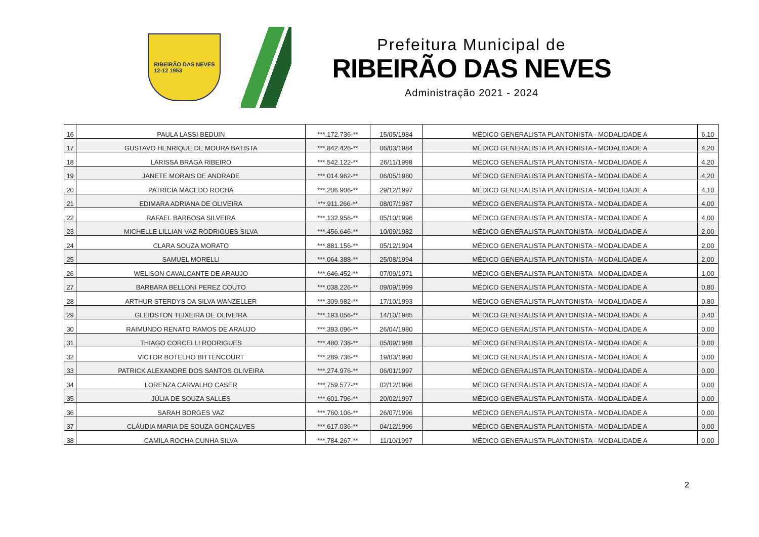RIBEIRÃO DAS NEVES
12-12 1953
Prefeitura Municipal de
RIBEIRÃO DAS NEVES
Administração 2021 - 2024
| 16 | PAULA LASSI BEDUIN | ***.172.736-** | 15/05/1984 | MÉDICO GENERALISTA PLANTONISTA - MODALIDADE A | 6,10 |
| 17 | GUSTAVO HENRIQUE DE MOURA BATISTA | ***.842.426-** | 06/03/1984 | MÉDICO GENERALISTA PLANTONISTA - MODALIDADE A | 4,20 |
| 18 | LARISSA BRAGA RIBEIRO | ***.542.122-** | 26/11/1998 | MÉDICO GENERALISTA PLANTONISTA - MODALIDADE A | 4,20 |
| 19 | JANETE MORAIS DE ANDRADE | ***.014.962-** | 06/05/1980 | MÉDICO GENERALISTA PLANTONISTA - MODALIDADE A | 4,20 |
| 20 | PATRÍCIA MACEDO ROCHA | ***.206.906-** | 29/12/1997 | MÉDICO GENERALISTA PLANTONISTA - MODALIDADE A | 4,10 |
| 21 | EDIMARA ADRIANA DE OLIVEIRA | ***.911.266-** | 08/07/1987 | MÉDICO GENERALISTA PLANTONISTA - MODALIDADE A | 4,00 |
| 22 | RAFAEL BARBOSA SILVEIRA | ***.132.956-** | 05/10/1996 | MÉDICO GENERALISTA PLANTONISTA - MODALIDADE A | 4,00 |
| 23 | MICHELLE LILLIAN VAZ RODRIGUES SILVA | ***.456.646-** | 10/09/1982 | MÉDICO GENERALISTA PLANTONISTA - MODALIDADE A | 2,00 |
| 24 | CLARA SOUZA MORATO | ***.881.156-** | 05/12/1994 | MÉDICO GENERALISTA PLANTONISTA - MODALIDADE A | 2,00 |
| 25 | SAMUEL MORELLI | ***.064.388-** | 25/08/1994 | MÉDICO GENERALISTA PLANTONISTA - MODALIDADE A | 2,00 |
| 26 | WELISON CAVALCANTE DE ARAUJO | ***.646.452-** | 07/09/1971 | MÉDICO GENERALISTA PLANTONISTA - MODALIDADE A | 1,00 |
| 27 | BARBARA BELLONI PEREZ COUTO | ***.038.226-** | 09/09/1999 | MÉDICO GENERALISTA PLANTONISTA - MODALIDADE A | 0,80 |
| 28 | ARTHUR STERDYS DA SILVA WANZELLER | ***.309.982-** | 17/10/1993 | MÉDICO GENERALISTA PLANTONISTA - MODALIDADE A | 0,80 |
| 29 | GLEIDSTON TEIXEIRA DE OLIVEIRA | ***.193.056-** | 14/10/1985 | MÉDICO GENERALISTA PLANTONISTA - MODALIDADE A | 0,40 |
| 30 | RAIMUNDO RENATO RAMOS DE ARAUJO | ***.393.096-** | 26/04/1980 | MÉDICO GENERALISTA PLANTONISTA - MODALIDADE A | 0,00 |
| 31 | THIAGO CORCELLI RODRIGUES | ***.480.738-** | 05/09/1988 | MÉDICO GENERALISTA PLANTONISTA - MODALIDADE A | 0,00 |
| 32 | VICTOR BOTELHO BITTENCOURT | ***.289.736-** | 19/03/1990 | MÉDICO GENERALISTA PLANTONISTA - MODALIDADE A | 0,00 |
| 33 | PATRICK ALEXANDRE DOS SANTOS OLIVEIRA | ***.274.976-** | 06/01/1997 | MÉDICO GENERALISTA PLANTONISTA - MODALIDADE A | 0,00 |
| 34 | LORENZA CARVALHO CASER | ***.759.577-** | 02/12/1996 | MÉDICO GENERALISTA PLANTONISTA - MODALIDADE A | 0,00 |
| 35 | JÚLIA DE SOUZA SALLES | ***.601.796-** | 20/02/1997 | MÉDICO GENERALISTA PLANTONISTA - MODALIDADE A | 0,00 |
| 36 | SARAH BORGES VAZ | ***.760.106-** | 26/07/1996 | MÉDICO GENERALISTA PLANTONISTA - MODALIDADE A | 0,00 |
| 37 | CLÁUDIA MARIA DE SOUZA GONÇALVES | ***.617.036-** | 04/12/1996 | MÉDICO GENERALISTA PLANTONISTA - MODALIDADE A | 0,00 |
| 38 | CAMILA ROCHA CUNHA SILVA | ***.784.267-** | 11/10/1997 | MÉDICO GENERALISTA PLANTONISTA - MODALIDADE A | 0,00 |
2